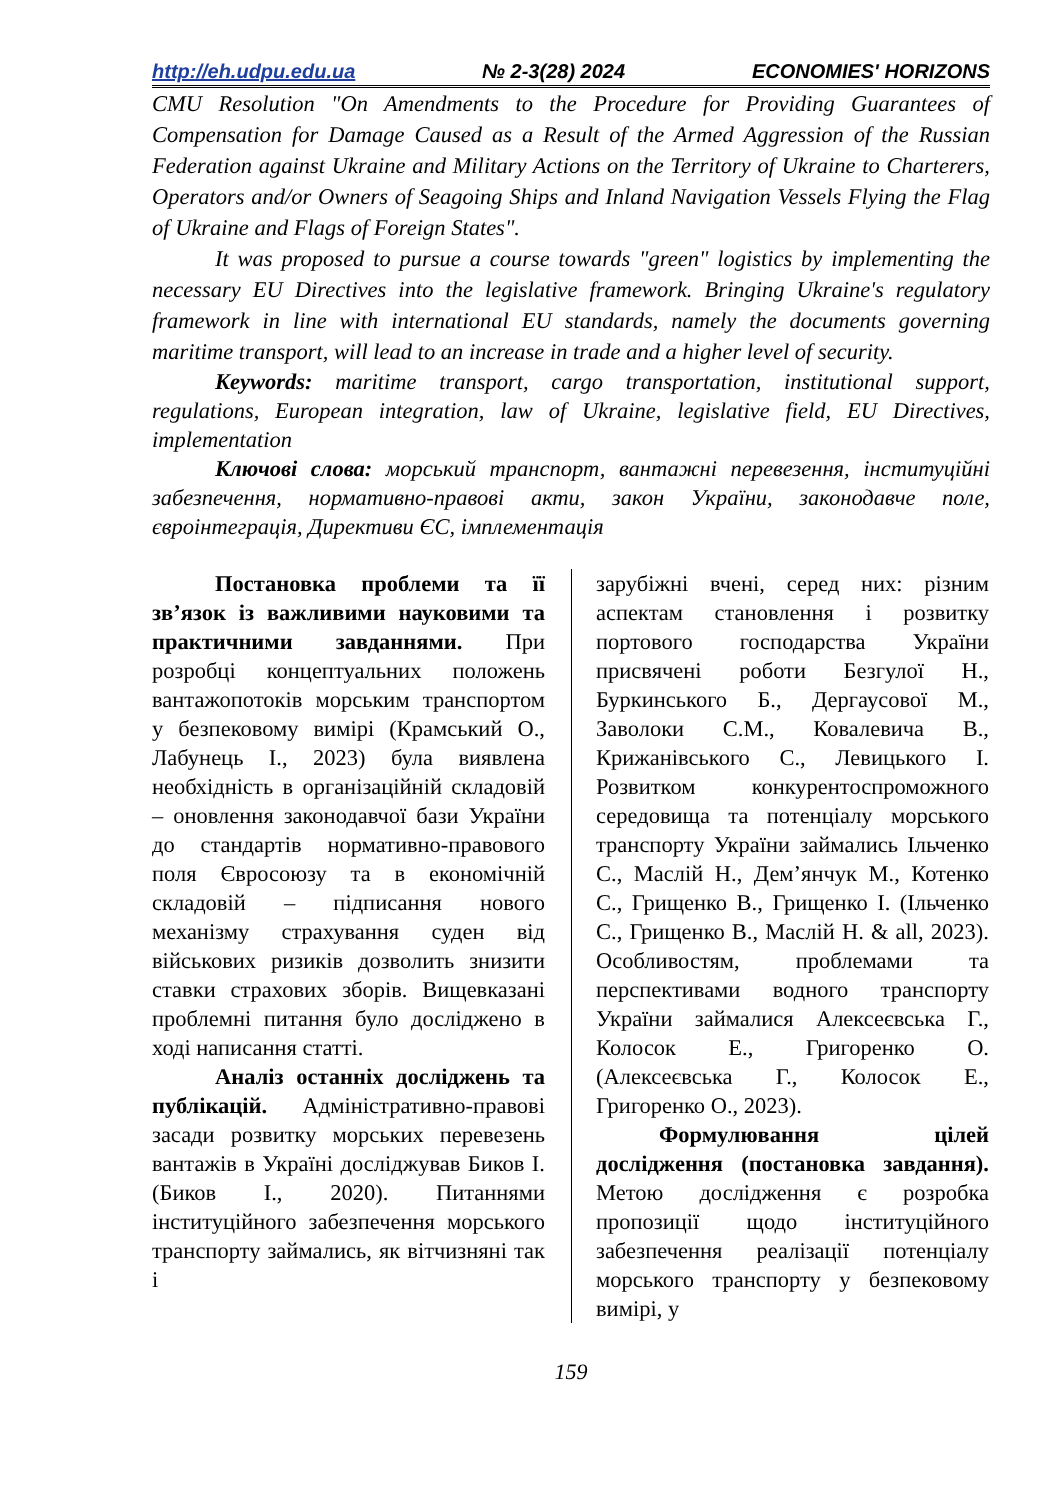http://eh.udpu.edu.ua № 2-3(28) 2024 ECONOMIES' HORIZONS
CMU Resolution "On Amendments to the Procedure for Providing Guarantees of Compensation for Damage Caused as a Result of the Armed Aggression of the Russian Federation against Ukraine and Military Actions on the Territory of Ukraine to Charterers, Operators and/or Owners of Seagoing Ships and Inland Navigation Vessels Flying the Flag of Ukraine and Flags of Foreign States".
It was proposed to pursue a course towards "green" logistics by implementing the necessary EU Directives into the legislative framework. Bringing Ukraine's regulatory framework in line with international EU standards, namely the documents governing maritime transport, will lead to an increase in trade and a higher level of security.
Keywords: maritime transport, cargo transportation, institutional support, regulations, European integration, law of Ukraine, legislative field, EU Directives, implementation
Ключові слова: морський транспорт, вантажні перевезення, інституційні забезпечення, нормативно-правові акти, закон України, законодавче поле, євроінтеграція, Директиви ЄС, імплементація
Постановка проблеми та її зв’язок із важливими науковими та практичними завданнями. При розробці концептуальних положень вантажопотоків морським транспортом у безпековому вимірі (Крамський О., Лабунець І., 2023) була виявлена необхідність в організаційній складовій – оновлення законодавчої бази України до стандартів нормативно-правового поля Євросоюзу та в економічній складовій – підписання нового механізму страхування суден від військових ризиків дозволить знизити ставки страхових зборів. Вищевказані проблемні питання було досліджено в ході написання статті.
Аналіз останніх досліджень та публікацій. Адміністративно-правові засади розвитку морських перевезень вантажів в Україні досліджував Биков І. (Биков І., 2020). Питаннями інституційного забезпечення морського транспорту займались, як вітчизняні так і
зарубіжні вчені, серед них: різним аспектам становлення і розвитку портового господарства України присвячені роботи Безгулої Н., Буркинського Б., Дергаусової М., Заволоки С.М., Ковалевича В., Крижанівського С., Левицького І. Розвитком конкурентоспроможного середовища та потенціалу морського транспорту України займались Ільченко С., Маслій Н., Дем’янчук М., Котенко С., Грищенко В., Грищенко І. (Ільченко С., Грищенко В., Маслій Н. & all, 2023). Особливостям, проблемами та перспективами водного транспорту України займалися Алексеєвська Г., Колосок Е., Григоренко О. (Алексеєвська Г., Колосок Е., Григоренко О., 2023).
Формулювання цілей дослідження (постановка завдання). Метою дослідження є розробка пропозиції щодо інституційного забезпечення реалізації потенціалу морського транспорту у безпековому вимірі, у
159